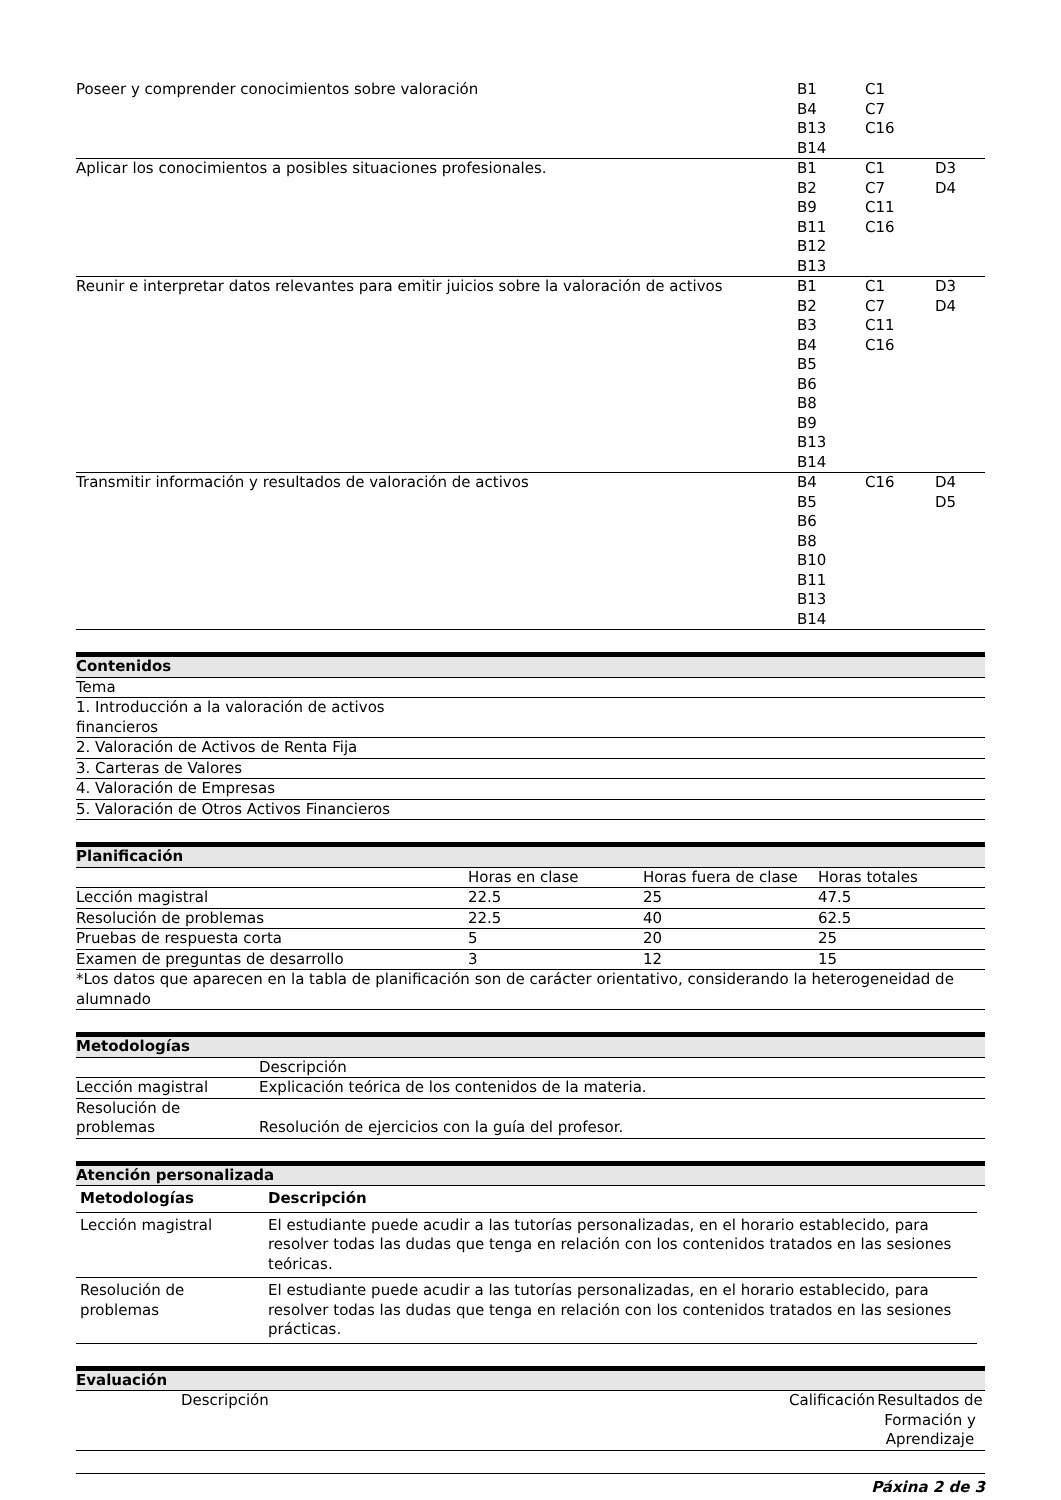| Poseer y comprender conocimientos sobre valoración | B1 B4 B13 B14 | C1 C7 C16 | |
| Aplicar los conocimientos a posibles situaciones profesionales. | B1 B2 B9 B11 B12 B13 | C1 C7 C11 C16 | D3 D4 |
| Reunir e interpretar datos relevantes para emitir juicios sobre la valoración de activos | B1 B2 B3 B4 B5 B6 B8 B9 B13 B14 | C1 C7 C11 C16 | D3 D4 |
| Transmitir información y resultados de valoración de activos | B4 B5 B6 B8 B10 B11 B13 B14 | C16 | D4 D5 |
| Contenidos |
| Tema |
| 1. Introducción a la valoración de activos financieros |
| 2. Valoración de Activos de Renta Fija |
| 3. Carteras de Valores |
| 4. Valoración de Empresas |
| 5. Valoración de Otros Activos Financieros |
| Planificación | | | |
| | Horas en clase | Horas fuera de clase | Horas totales |
| Lección magistral | 22.5 | 25 | 47.5 |
| Resolución de problemas | 22.5 | 40 | 62.5 |
| Pruebas de respuesta corta | 5 | 20 | 25 |
| Examen de preguntas de desarrollo | 3 | 12 | 15 |
| *Los datos que aparecen en la tabla de planificación son de carácter orientativo, considerando la heterogeneidad de alumnado | | | |
| Metodologías | |
| | Descripción |
| Lección magistral | Explicación teórica de los contenidos de la materia. |
| Resolución de problemas | Resolución de ejercicios con la guía del profesor. |
| Atención personalizada |
| / Metodologías / Descripción / / --- / --- / / Lección magistral / El estudiante puede acudir a las tutorías personalizadas, en el horario establecido, para resolver todas las dudas que tenga en relación con los contenidos tratados en las sesiones teóricas. / / Resolución de problemas / El estudiante puede acudir a las tutorías personalizadas, en el horario establecido, para resolver todas las dudas que tenga en relación con los contenidos tratados en las sesiones prácticas. / |
| Evaluación | | | |
| | Descripción | Calificación | Resultados de Formación y Aprendizaje |
Páxina 2 de 3